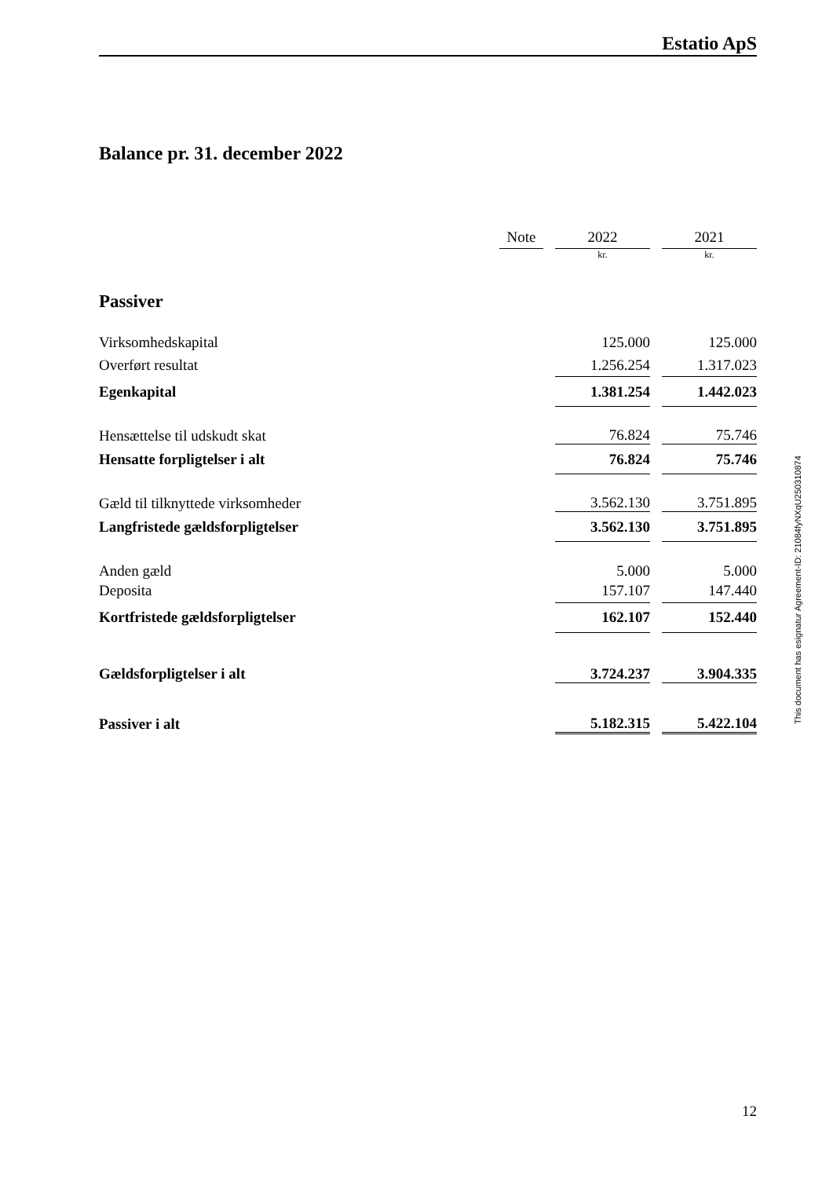Estatio ApS
Balance pr. 31. december 2022
| | Note | | 2022 | | 2021 |
| | | | kr. | | kr. |
| Passiver | | | | | |
| Virksomhedskapital | | | 125.000 | | 125.000 |
| Overført resultat | | | 1.256.254 | | 1.317.023 |
| Egenkapital | | | 1.381.254 | | 1.442.023 |
| Hensættelse til udskudt skat | | | 76.824 | | 75.746 |
| Hensatte forpligtelser i alt | | | 76.824 | | 75.746 |
| Gæld til tilknyttede virksomheder | | | 3.562.130 | | 3.751.895 |
| Langfristede gældsforpligtelser | | | 3.562.130 | | 3.751.895 |
| Anden gæld | | | 5.000 | | 5.000 |
| Deposita | | | 157.107 | | 147.440 |
| Kortfristede gældsforpligtelser | | | 162.107 | | 152.440 |
| Gældsforpligtelser i alt | | | 3.724.237 | | 3.904.335 |
| Passiver i alt | | | 5.182.315 | | 5.422.104 |
This document has esignatur Agreement-ID: 21084fyNXqU250310874
12